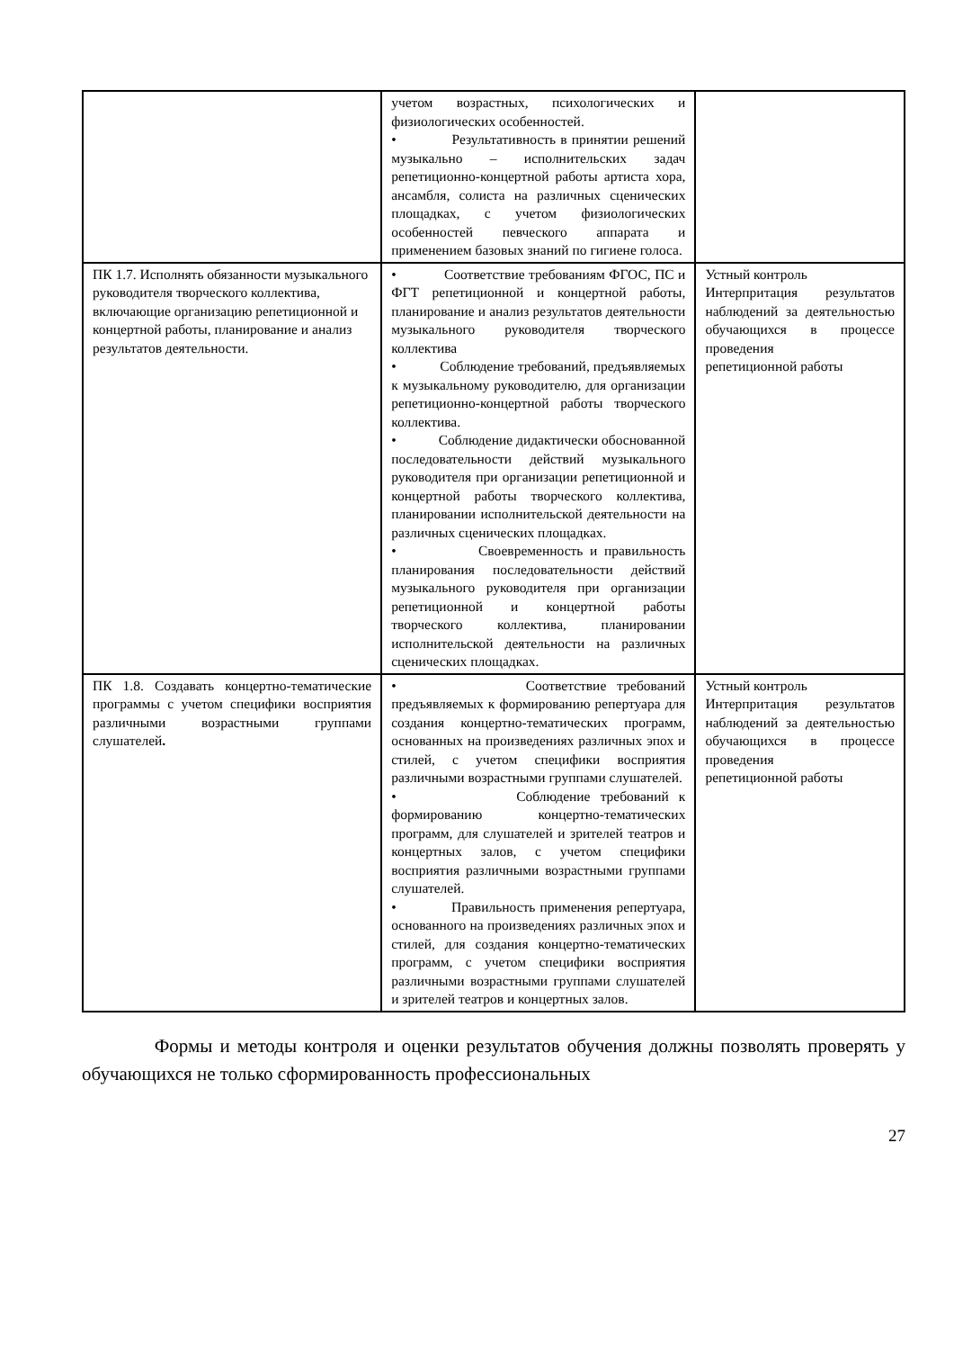| | учетом возрастных, психологических и физиологических особенностей. • Результативность в принятии решений музыкально – исполнительских задач репетиционно-концертной работы артиста хора, ансамбля, солиста на различных сценических площадках, с учетом физиологических особенностей певческого аппарата и применением базовых знаний по гигиене голоса. | |
| ПК 1.7. Исполнять обязанности музыкального руководителя творческого коллектива, включающие организацию репетиционной и концертной работы, планирование и анализ результатов деятельности. | • Соответствие требованиям ФГОС, ПС и ФГТ репетиционной и концертной работы, планирование и анализ результатов деятельности музыкального руководителя творческого коллектива • Соблюдение требований, предъявляемых к музыкальному руководителю, для организации репетиционно-концертной работы творческого коллектива. • Соблюдение дидактически обоснованной последовательности действий музыкального руководителя при организации репетиционной и концертной работы творческого коллектива, планировании исполнительской деятельности на различных сценических площадках. • Своевременность и правильность планирования последовательности действий музыкального руководителя при организации репетиционной и концертной работы творческого коллектива, планировании исполнительской деятельности на различных сценических площадках. | Устный контроль Интерпритация результатов наблюдений за деятельностью обучающихся в процессе проведения репетиционной работы |
| ПК 1.8. Создавать концертно-тематические программы с учетом специфики восприятия различными возрастными группами слушателей . | • Соответствие требований предъявляемых к формированию репертуара для создания концертно-тематических программ, основанных на произведениях различных эпох и стилей, с учетом специфики восприятия различными возрастными группами слушателей. • Соблюдение требований к формированию концертно-тематических программ, для слушателей и зрителей театров и концертных залов, с учетом специфики восприятия различными возрастными группами слушателей. • Правильность применения репертуара, основанного на произведениях различных эпох и стилей, для создания концертно-тематических программ, с учетом специфики восприятия различными возрастными группами слушателей и зрителей театров и концертных залов. | Устный контроль Интерпритация результатов наблюдений за деятельностью обучающихся в процессе проведения репетиционной работы |
Формы и методы контроля и оценки результатов обучения должны позволять проверять у обучающихся не только сформированность профессиональных
27